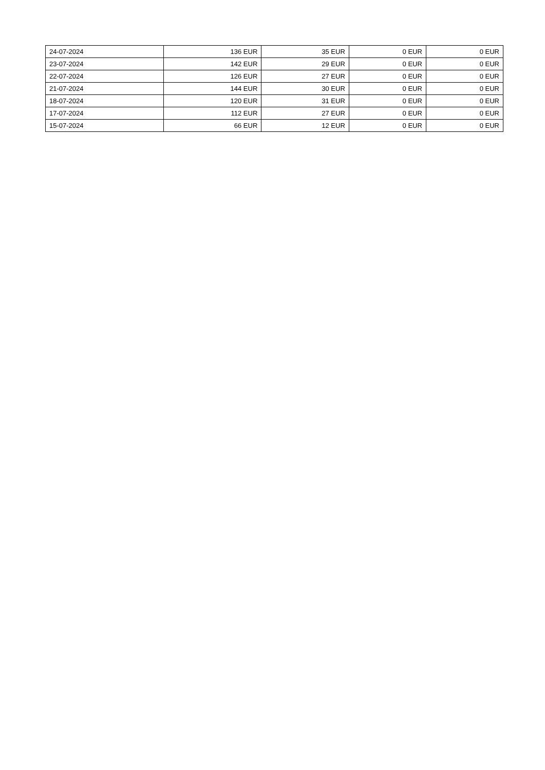| 24-07-2024 | 136 EUR | 35 EUR | 0 EUR | 0 EUR |
| 23-07-2024 | 142 EUR | 29 EUR | 0 EUR | 0 EUR |
| 22-07-2024 | 126 EUR | 27 EUR | 0 EUR | 0 EUR |
| 21-07-2024 | 144 EUR | 30 EUR | 0 EUR | 0 EUR |
| 18-07-2024 | 120 EUR | 31 EUR | 0 EUR | 0 EUR |
| 17-07-2024 | 112 EUR | 27 EUR | 0 EUR | 0 EUR |
| 15-07-2024 | 66 EUR | 12 EUR | 0 EUR | 0 EUR |